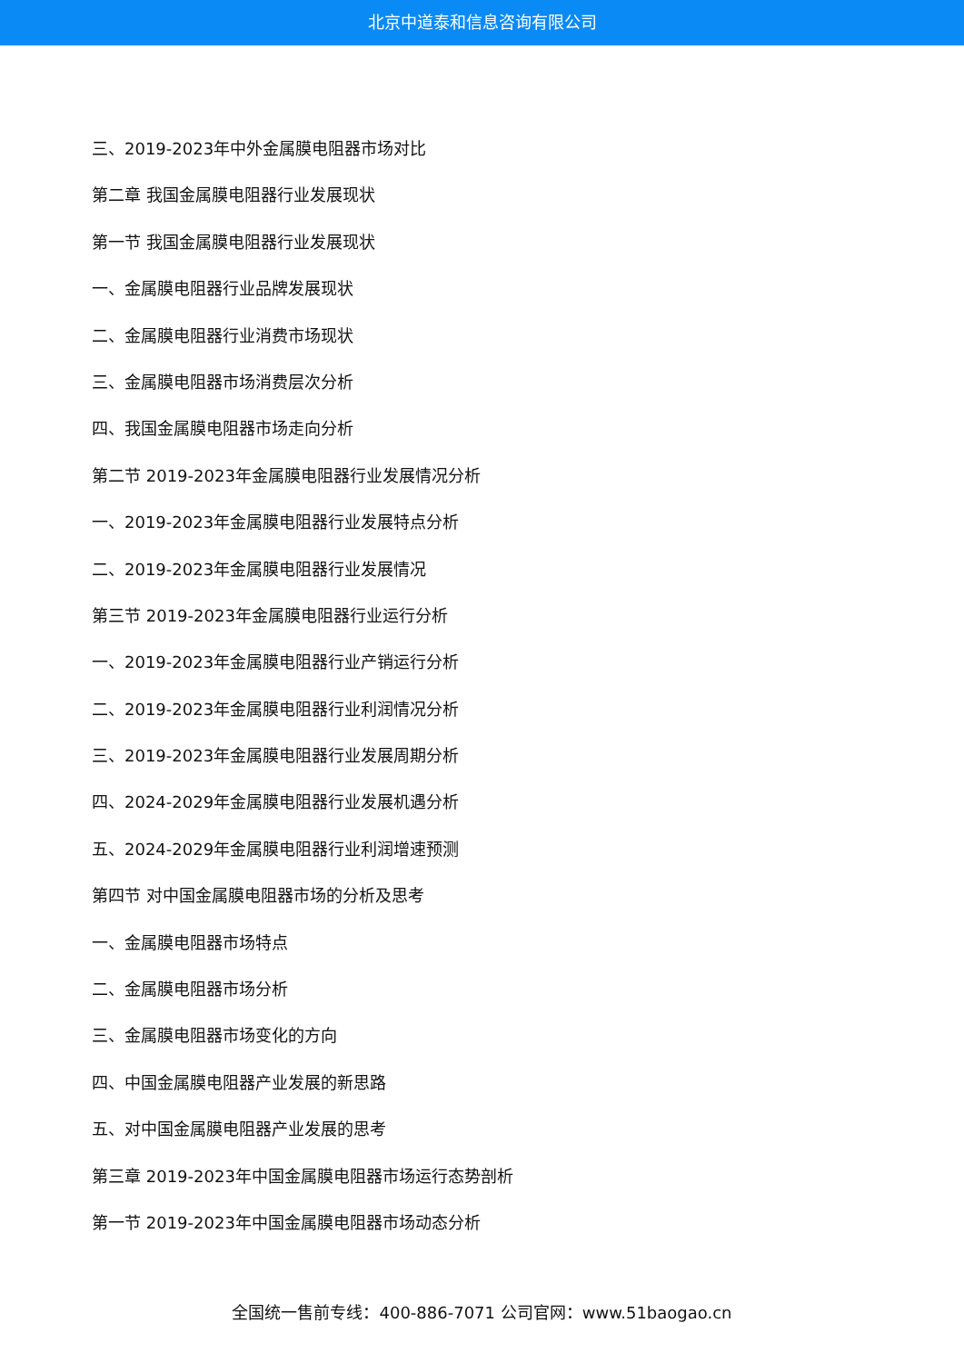北京中道泰和信息咨询有限公司
三、2019-2023年中外金属膜电阻器市场对比
第二章 我国金属膜电阻器行业发展现状
第一节 我国金属膜电阻器行业发展现状
一、金属膜电阻器行业品牌发展现状
二、金属膜电阻器行业消费市场现状
三、金属膜电阻器市场消费层次分析
四、我国金属膜电阻器市场走向分析
第二节 2019-2023年金属膜电阻器行业发展情况分析
一、2019-2023年金属膜电阻器行业发展特点分析
二、2019-2023年金属膜电阻器行业发展情况
第三节 2019-2023年金属膜电阻器行业运行分析
一、2019-2023年金属膜电阻器行业产销运行分析
二、2019-2023年金属膜电阻器行业利润情况分析
三、2019-2023年金属膜电阻器行业发展周期分析
四、2024-2029年金属膜电阻器行业发展机遇分析
五、2024-2029年金属膜电阻器行业利润增速预测
第四节 对中国金属膜电阻器市场的分析及思考
一、金属膜电阻器市场特点
二、金属膜电阻器市场分析
三、金属膜电阻器市场变化的方向
四、中国金属膜电阻器产业发展的新思路
五、对中国金属膜电阻器产业发展的思考
第三章 2019-2023年中国金属膜电阻器市场运行态势剖析
第一节 2019-2023年中国金属膜电阻器市场动态分析
全国统一售前专线：400-886-7071 公司官网：www.51baogao.cn